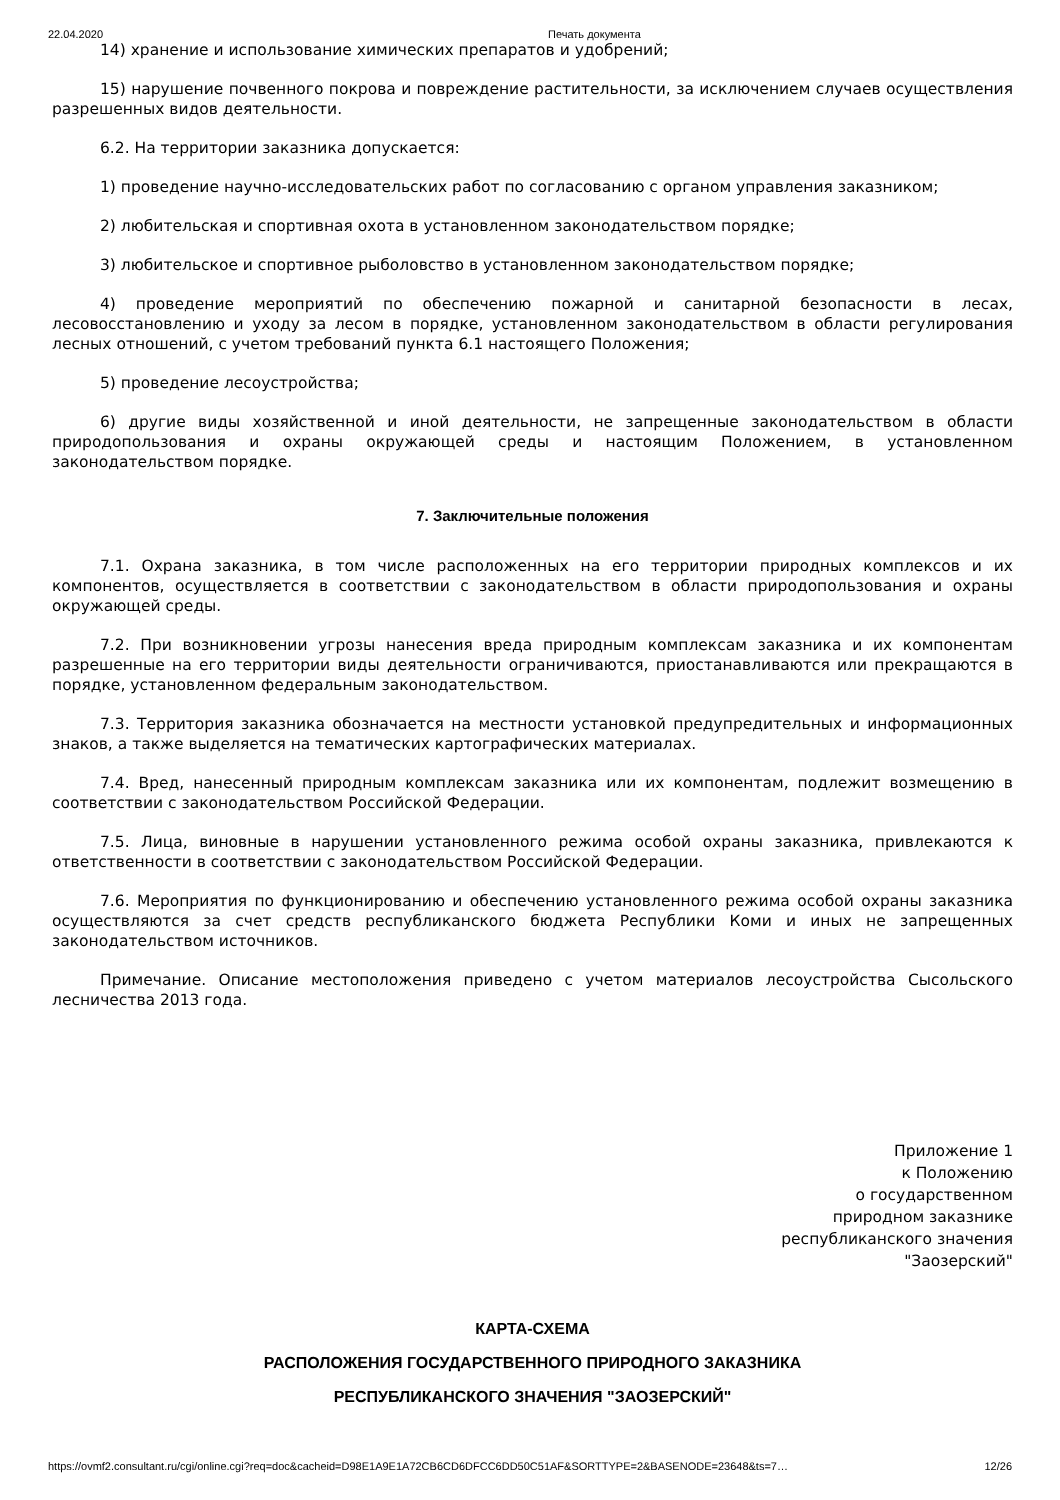22.04.2020 Печать документа
14) хранение и использование химических препаратов и удобрений;
15) нарушение почвенного покрова и повреждение растительности, за исключением случаев осуществления разрешенных видов деятельности.
6.2. На территории заказника допускается:
1) проведение научно-исследовательских работ по согласованию с органом управления заказником;
2) любительская и спортивная охота в установленном законодательством порядке;
3) любительское и спортивное рыболовство в установленном законодательством порядке;
4) проведение мероприятий по обеспечению пожарной и санитарной безопасности в лесах, лесовосстановлению и уходу за лесом в порядке, установленном законодательством в области регулирования лесных отношений, с учетом требований пункта 6.1 настоящего Положения;
5) проведение лесоустройства;
6) другие виды хозяйственной и иной деятельности, не запрещенные законодательством в области природопользования и охраны окружающей среды и настоящим Положением, в установленном законодательством порядке.
7. Заключительные положения
7.1. Охрана заказника, в том числе расположенных на его территории природных комплексов и их компонентов, осуществляется в соответствии с законодательством в области природопользования и охраны окружающей среды.
7.2. При возникновении угрозы нанесения вреда природным комплексам заказника и их компонентам разрешенные на его территории виды деятельности ограничиваются, приостанавливаются или прекращаются в порядке, установленном федеральным законодательством.
7.3. Территория заказника обозначается на местности установкой предупредительных и информационных знаков, а также выделяется на тематических картографических материалах.
7.4. Вред, нанесенный природным комплексам заказника или их компонентам, подлежит возмещению в соответствии с законодательством Российской Федерации.
7.5. Лица, виновные в нарушении установленного режима особой охраны заказника, привлекаются к ответственности в соответствии с законодательством Российской Федерации.
7.6. Мероприятия по функционированию и обеспечению установленного режима особой охраны заказника осуществляются за счет средств республиканского бюджета Республики Коми и иных не запрещенных законодательством источников.
Примечание. Описание местоположения приведено с учетом материалов лесоустройства Сысольского лесничества 2013 года.
Приложение 1
к Положению
о государственном
природном заказнике
республиканского значения
"Заозерский"
КАРТА-СХЕМА
РАСПОЛОЖЕНИЯ ГОСУДАРСТВЕННОГО ПРИРОДНОГО ЗАКАЗНИКА
РЕСПУБЛИКАНСКОГО ЗНАЧЕНИЯ "ЗАОЗЕРСКИЙ"
https://ovmf2.consultant.ru/cgi/online.cgi?req=doc&cacheid=D98E1A9E1A72CB6CD6DFCC6DD50C51AF&SORTTYPE=2&BASENODE=23648&ts=7… 12/26